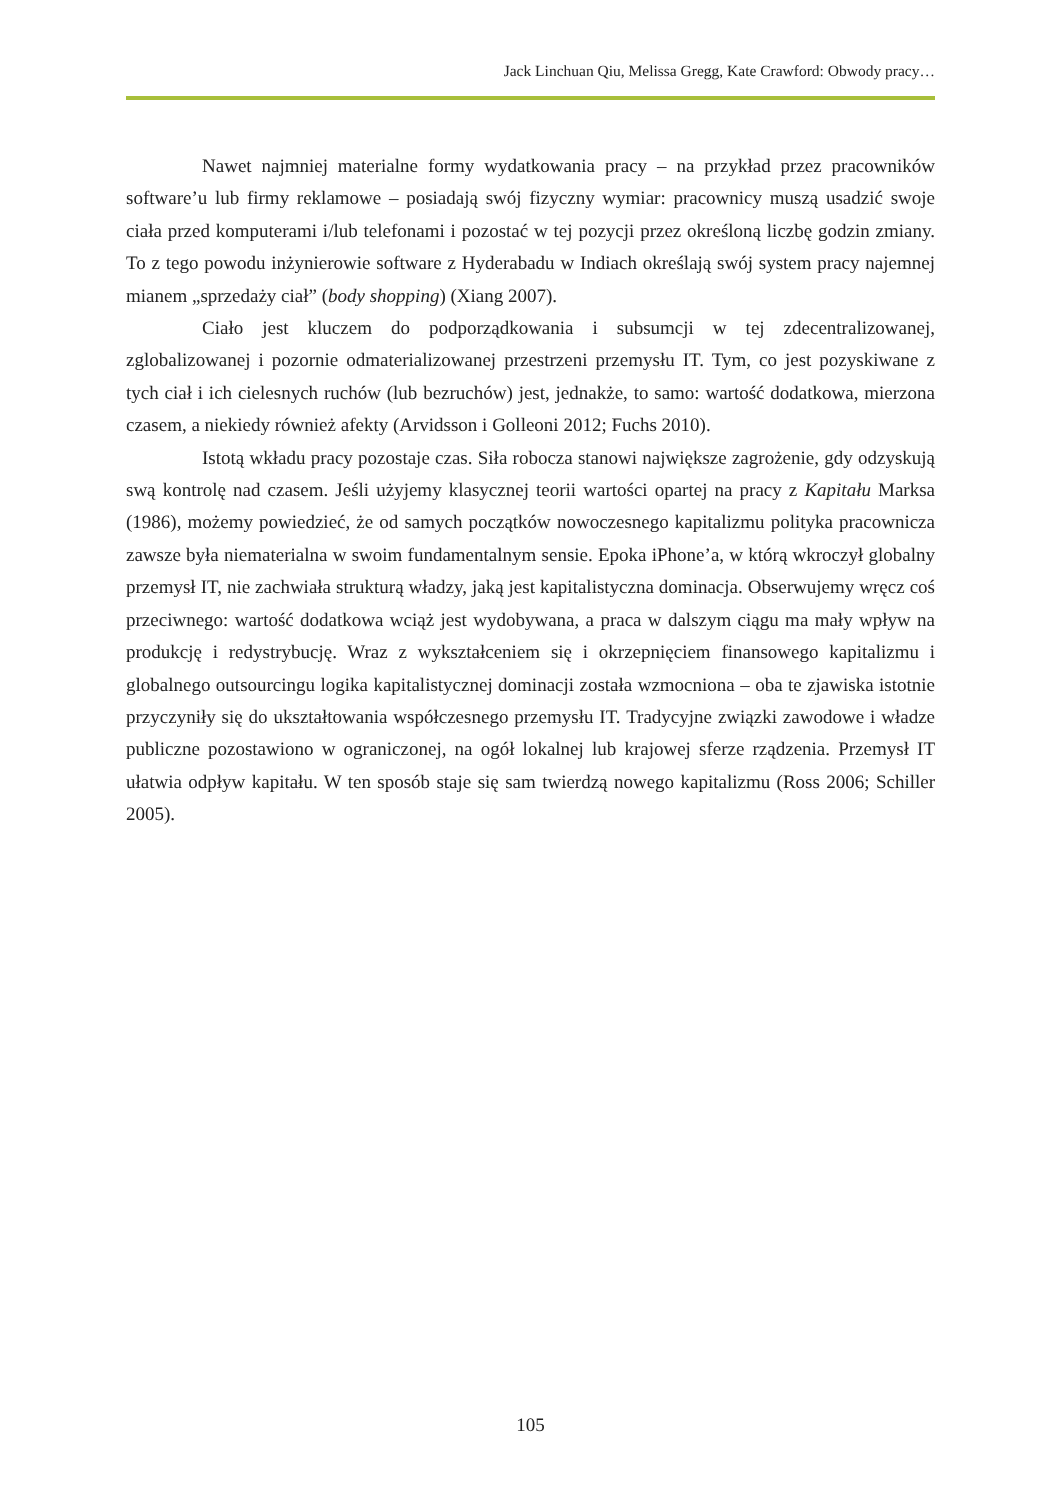Jack Linchuan Qiu, Melissa Gregg, Kate Crawford: Obwody pracy…
Nawet najmniej materialne formy wydatkowania pracy – na przykład przez pracowników software’u lub firmy reklamowe – posiadają swój fizyczny wymiar: pracownicy muszą usadzić swoje ciała przed komputerami i/lub telefonami i pozostać w tej pozycji przez określoną liczbę godzin zmiany. To z tego powodu inżynierowie software z Hyderabadu w Indiach określają swój system pracy najemnej mianem „sprzedaży ciał” (body shopping) (Xiang 2007).
Ciało jest kluczem do podporządkowania i subsumcji w tej zdecentralizowanej, zglobalizowanej i pozornie odmaterializowanej przestrzeni przemysłu IT. Tym, co jest pozyskiwane z tych ciał i ich cielesnych ruchów (lub bezruchów) jest, jednakże, to samo: wartość dodatkowa, mierzona czasem, a niekiedy również afekty (Arvidsson i Golleoni 2012; Fuchs 2010).
Istotą wkładu pracy pozostaje czas. Siła robocza stanowi największe zagrożenie, gdy odzyskują swą kontrolę nad czasem. Jeśli użyjemy klasycznej teorii wartości opartej na pracy z Kapitału Marksa (1986), możemy powiedzieć, że od samych początków nowoczesnego kapitalizmu polityka pracownicza zawsze była niematerialna w swoim fundamentalnym sensie. Epoka iPhone’a, w którą wkroczył globalny przemysł IT, nie zachwiała strukturą władzy, jaką jest kapitalistyczna dominacja. Obserwujemy wręcz coś przeciwnego: wartość dodatkowa wciąż jest wydobywana, a praca w dalszym ciągu ma mały wpływ na produkcję i redystrybucję. Wraz z wykształceniem się i okrzepnięciem finansowego kapitalizmu i globalnego outsourcingu logika kapitalistycznej dominacji została wzmocniona – oba te zjawiska istotnie przyczyniły się do ukształtowania współczesnego przemysłu IT. Tradycyjne związki zawodowe i władze publiczne pozostawiono w ograniczonej, na ogół lokalnej lub krajowej sferze rządzenia. Przemysł IT ułatwia odpływ kapitału. W ten sposób staje się sam twierdzą nowego kapitalizmu (Ross 2006; Schiller 2005).
105